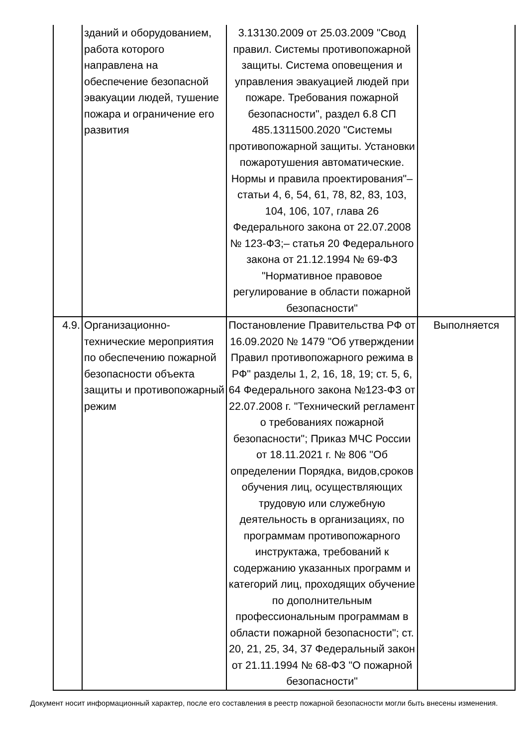| | зданий и оборудованием, работа которого направлена на обеспечение безопасной эвакуации людей, тушение пожара и ограничение его развития | 3.13130.2009 от 25.03.2009 "Свод правил. Системы противопожарной защиты. Система оповещения и управления эвакуацией людей при пожаре. Требования пожарной безопасности", раздел 6.8 СП 485.1311500.2020 "Системы противопожарной защиты. Установки пожаротушения автоматические. Нормы и правила проектирования"– статьи 4, 6, 54, 61, 78, 82, 83, 103, 104, 106, 107, глава 26 Федерального закона от 22.07.2008 № 123-ФЗ;– статья 20 Федерального закона от 21.12.1994 № 69-ФЗ "Нормативное правовое регулирование в области пожарной безопасности" | |
| 4.9. | Организационно-технические мероприятия по обеспечению пожарной безопасности объекта защиты и противопожарный режим | Постановление Правительства РФ от 16.09.2020 № 1479 "Об утверждении Правил противопожарного режима в РФ" разделы 1, 2, 16, 18, 19; ст. 5, 6, 64 Федерального закона №123-ФЗ от 22.07.2008 г. "Технический регламент о требованиях пожарной безопасности"; Приказ МЧС России от 18.11.2021 г. № 806 "Об определении Порядка, видов,сроков обучения лиц, осуществляющих трудовую или служебную деятельность в организациях, по программам противопожарного инструктажа, требований к содержанию указанных программ и категорий лиц, проходящих обучение по дополнительным профессиональным программам в области пожарной безопасности"; ст. 20, 21, 25, 34, 37 Федеральный закон от 21.11.1994 № 68-ФЗ "О пожарной безопасности" | Выполняется |
Документ носит информационный характер, после его составления в реестр пожарной безопасности могли быть внесены изменения.